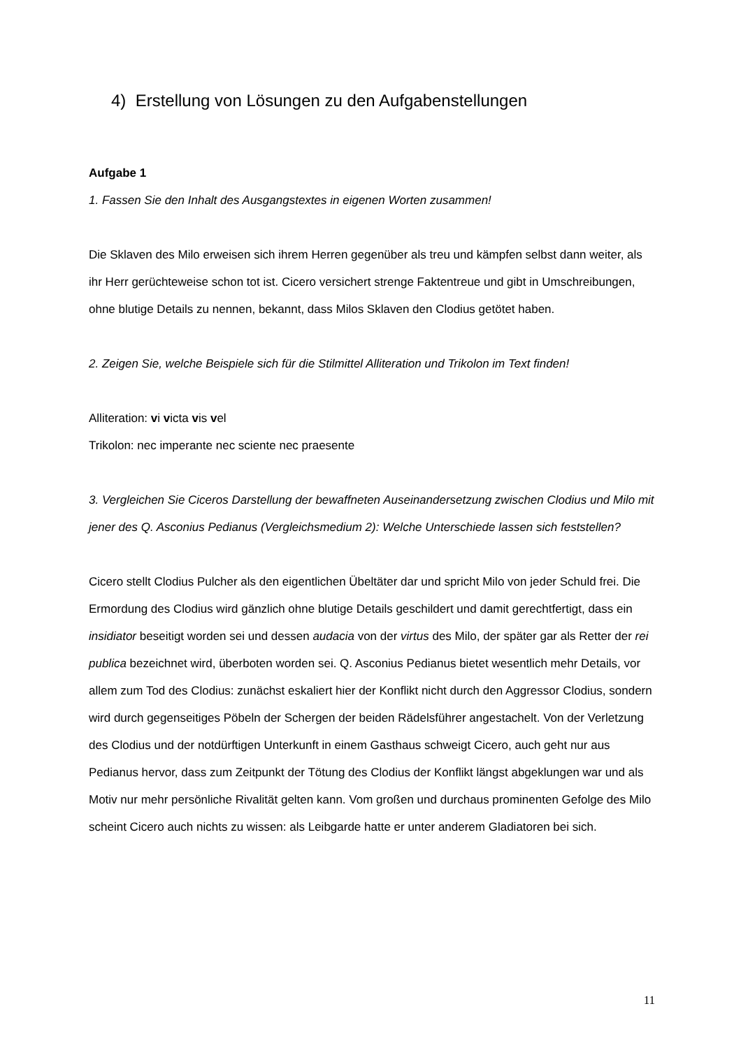4) Erstellung von Lösungen zu den Aufgabenstellungen
Aufgabe 1
1. Fassen Sie den Inhalt des Ausgangstextes in eigenen Worten zusammen!
Die Sklaven des Milo erweisen sich ihrem Herren gegenüber als treu und kämpfen selbst dann weiter, als ihr Herr gerüchteweise schon tot ist. Cicero versichert strenge Faktentreue und gibt in Umschreibungen, ohne blutige Details zu nennen, bekannt, dass Milos Sklaven den Clodius getötet haben.
2. Zeigen Sie, welche Beispiele sich für die Stilmittel Alliteration und Trikolon im Text finden!
Alliteration: vi victa vis vel
Trikolon: nec imperante nec sciente nec praesente
3. Vergleichen Sie Ciceros Darstellung der bewaffneten Auseinandersetzung zwischen Clodius und Milo mit jener des Q. Asconius Pedianus (Vergleichsmedium 2): Welche Unterschiede lassen sich feststellen?
Cicero stellt Clodius Pulcher als den eigentlichen Übeltäter dar und spricht Milo von jeder Schuld frei. Die Ermordung des Clodius wird gänzlich ohne blutige Details geschildert und damit gerechtfertigt, dass ein insidiator beseitigt worden sei und dessen audacia von der virtus des Milo, der später gar als Retter der rei publica bezeichnet wird, überboten worden sei. Q. Asconius Pedianus bietet wesentlich mehr Details, vor allem zum Tod des Clodius: zunächst eskaliert hier der Konflikt nicht durch den Aggressor Clodius, sondern wird durch gegenseitiges Pöbeln der Schergen der beiden Rädelsführer angestachelt. Von der Verletzung des Clodius und der notdürftigen Unterkunft in einem Gasthaus schweigt Cicero, auch geht nur aus Pedianus hervor, dass zum Zeitpunkt der Tötung des Clodius der Konflikt längst abgeklungen war und als Motiv nur mehr persönliche Rivalität gelten kann. Vom großen und durchaus prominenten Gefolge des Milo scheint Cicero auch nichts zu wissen: als Leibgarde hatte er unter anderem Gladiatoren bei sich.
11